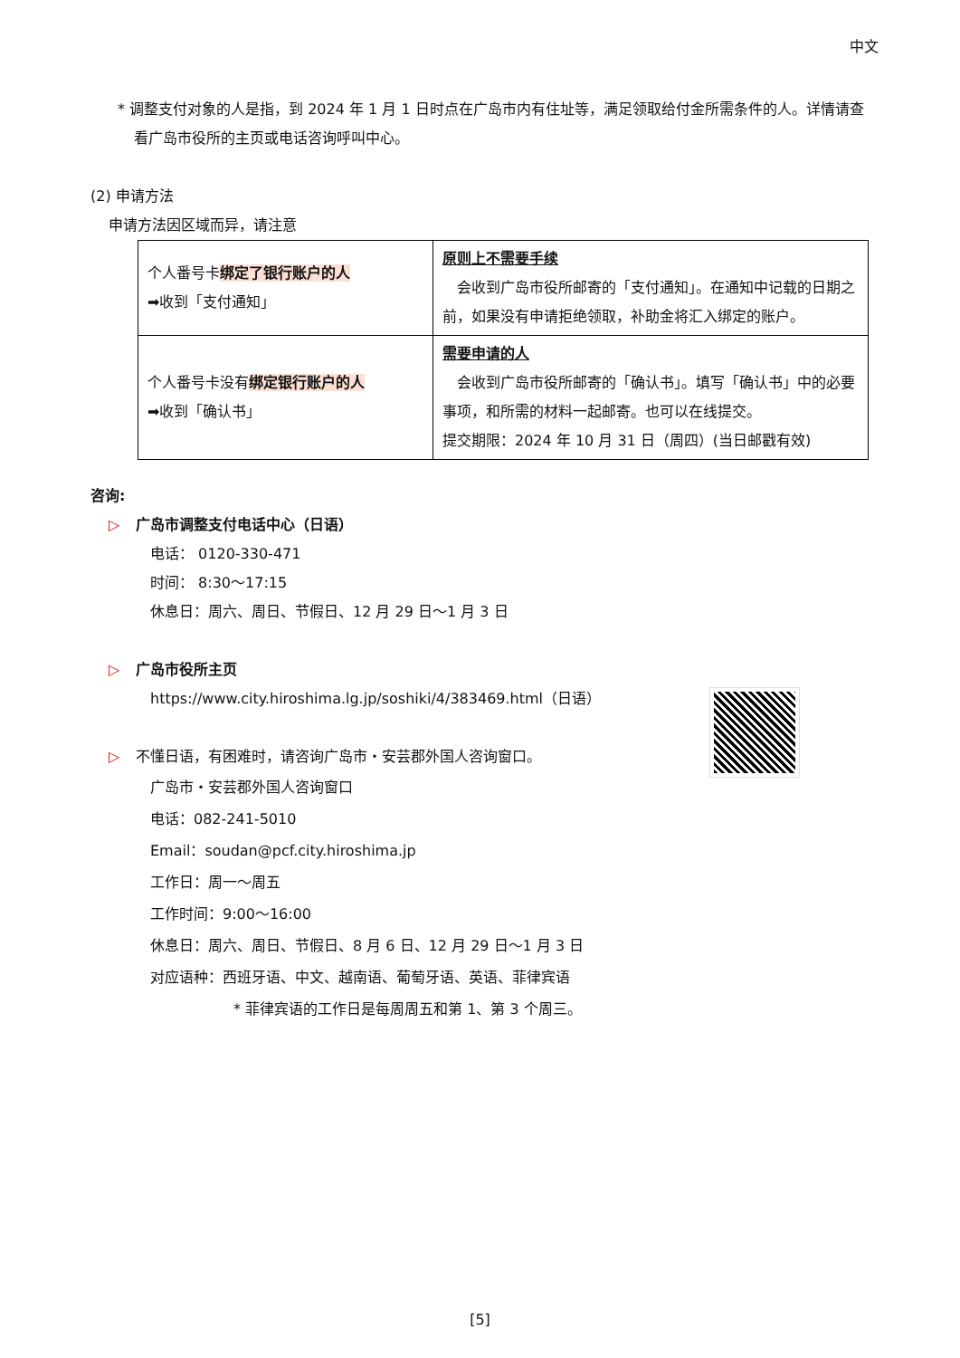中文
* 调整支付对象的人是指，到 2024 年 1 月 1 日时点在广岛市内有住址等，满足领取给付金所需条件的人。详情请查看广岛市役所的主页或电话咨询呼叫中心。
(2) 申请方法
申请方法因区域而异，请注意
| 个人番号卡 绑定了银行账户的人 ➡收到「支付通知」 | 原则上不需要手续 会收到广岛市役所邮寄的「支付通知」。在通知中记载的日期之前，如果没有申请拒绝领取，补助金将汇入绑定的账户。 |
| 个人番号卡没有 绑定银行账户的人 ➡收到「确认书」 | 需要申请的人 会收到广岛市役所邮寄的「确认书」。填写「确认书」中的必要事项，和所需的材料一起邮寄。也可以在线提交。 提交期限：2024 年 10 月 31 日（周四）(当日邮戳有效) |
咨询:
▷ 广岛市调整支付电话中心（日语）
电话： 0120-330-471
时间： 8:30～17:15
休息日：周六、周日、节假日、12 月 29 日～1 月 3 日
▷ 广岛市役所主页
https://www.city.hiroshima.lg.jp/soshiki/4/383469.html（日语）
▷ 不懂日语，有困难时，请咨询广岛市・安芸郡外国人咨询窗口。
广岛市・安芸郡外国人咨询窗口
电话：082-241-5010
Email：soudan@pcf.city.hiroshima.jp
工作日：周一～周五
工作时间：9:00～16:00
休息日：周六、周日、节假日、8 月 6 日、12 月 29 日～1 月 3 日
对应语种：西班牙语、中文、越南语、葡萄牙语、英语、菲律宾语
* 菲律宾语的工作日是每周周五和第 1、第 3 个周三。
[5]